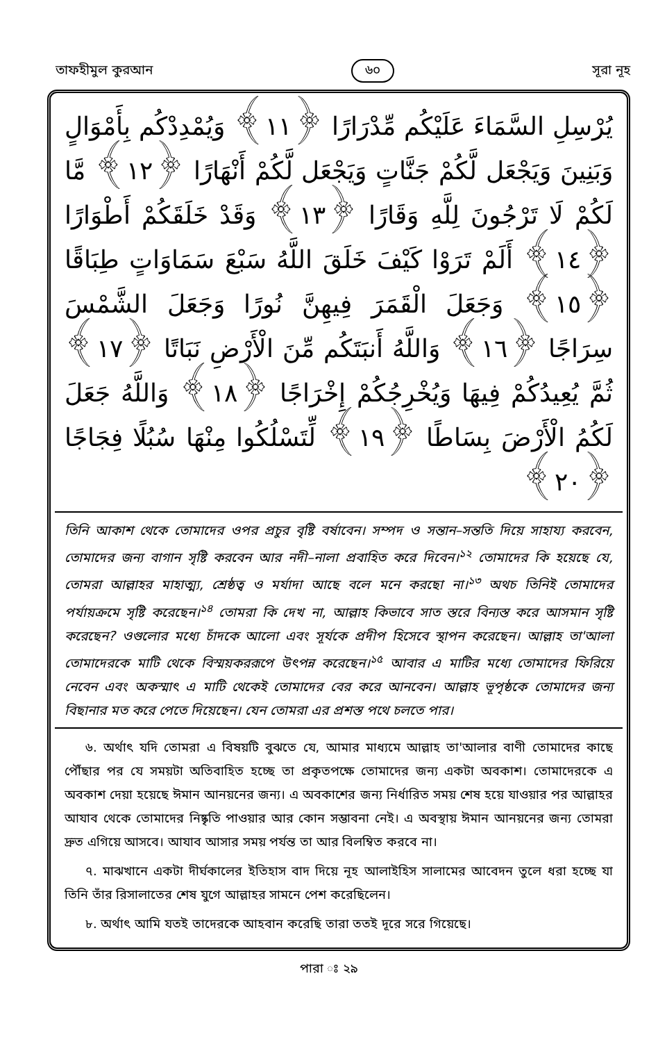তাফহীমুল কুরআন ৬০ সূরা নূহ
يُرْسِلِ السَّمَاءَ عَلَيْكُم مِّدْرَارًا ﴿١١﴾ وَيُمْدِدْكُم بِأَمْوَالٍ وَبَنِينَ وَيَجْعَل لَّكُمْ جَنَّاتٍ وَيَجْعَل لَّكُمْ أَنْهَارًا ﴿١٢﴾ مَّا لَكُمْ لَا تَرْجُونَ لِلَّهِ وَقَارًا ﴿١٣﴾ وَقَدْ خَلَقَكُمْ أَطْوَارًا ﴿١٤﴾ أَلَمْ تَرَوْا كَيْفَ خَلَقَ اللَّهُ سَبْعَ سَمَاوَاتٍ طِبَاقًا ﴿١٥﴾ وَجَعَلَ الْقَمَرَ فِيهِنَّ نُورًا وَجَعَلَ الشَّمْسَ سِرَاجًا ﴿١٦﴾ وَاللَّهُ أَنبَتَكُم مِّنَ الْأَرْضِ نَبَاتًا ﴿١٧﴾ ثُمَّ يُعِيدُكُمْ فِيهَا وَيُخْرِجُكُمْ إِخْرَاجًا ﴿١٨﴾ وَاللَّهُ جَعَلَ لَكُمُ الْأَرْضَ بِسَاطًا ﴿١٩﴾ لِّتَسْلُكُوا مِنْهَا سُبُلًا فِجَاجًا ﴿٢٠﴾
তিনি আকাশ থেকে তোমাদের ওপর প্রচুর বৃষ্টি বর্ষাবেন। সম্পদ ও সন্তান–সন্ততি দিয়ে সাহায্য করবেন, তোমাদের জন্য বাগান সৃষ্টি করবেন আর নদী–নালা প্রবাহিত করে দিবেন।<sup>১২</sup> তোমাদের কি হয়েছে যে, তোমরা আল্লাহর মাহাত্ম্য, শ্রেষ্ঠত্ব ও মর্যাদা আছে বলে মনে করছো না।<sup>১৩</sup> অথচ তিনিই তোমাদের পর্যায়ক্রমে সৃষ্টি করেছেন।<sup>১৪</sup> তোমরা কি দেখ না, আল্লাহ কিভাবে সাত স্তরে বিন্যস্ত করে আসমান সৃষ্টি করেছেন? ওগুলোর মধ্যে চাঁদকে আলো এবং সূর্যকে প্রদীপ হিসেবে স্থাপন করেছেন। আল্লাহ তা'আলা তোমাদেরকে মাটি থেকে বিস্ময়কররূপে উৎপন্ন করেছেন।<sup>১৫</sup> আবার এ মাটির মধ্যে তোমাদের ফিরিয়ে নেবেন এবং অকস্মাৎ এ মাটি থেকেই তোমাদের বের করে আনবেন। আল্লাহ ভূপৃষ্ঠকে তোমাদের জন্য বিছানার মত করে পেতে দিয়েছেন। যেন তোমরা এর প্রশস্ত পথে চলতে পার।
৬. অর্থাৎ যদি তোমরা এ বিষয়টি বুঝতে যে, আমার মাধ্যমে আল্লাহ তা'আলার বাণী তোমাদের কাছে পৌঁছার পর যে সময়টা অতিবাহিত হচ্ছে তা প্রকৃতপক্ষে তোমাদের জন্য একটা অবকাশ। তোমাদেরকে এ অবকাশ দেয়া হয়েছে ঈমান আনয়নের জন্য। এ অবকাশের জন্য নির্ধারিত সময় শেষ হয়ে যাওয়ার পর আল্লাহর আযাব থেকে তোমাদের নিষ্কৃতি পাওয়ার আর কোন সম্ভাবনা নেই। এ অবস্থায় ঈমান আনয়নের জন্য তোমরা দ্রুত এগিয়ে আসবে। আযাব আসার সময় পর্যন্ত তা আর বিলম্বিত করবে না।
৭. মাঝখানে একটা দীর্ঘকালের ইতিহাস বাদ দিয়ে নূহ আলাইহিস সালামের আবেদন তুলে ধরা হচ্ছে যা তিনি তাঁর রিসালাতের শেষ যুগে আল্লাহর সামনে পেশ করেছিলেন।
৮. অর্থাৎ আমি যতই তাদেরকে আহবান করেছি তারা ততই দূরে সরে গিয়েছে।
পারা ঃ ২৯